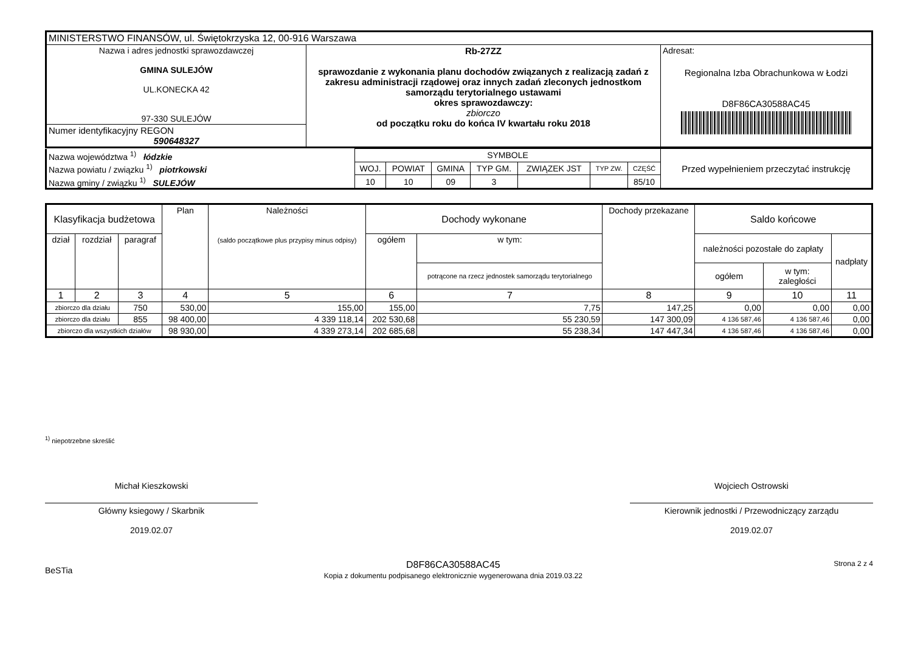| MINISTERSTWO FINANSÓW, ul. Świętokrzyska 12, 00-916 Warszawa | | |
| Nazwa i adres jednostki sprawozdawczej GMINA SULEJÓW UL.KONECKA 42 97-330 SULEJÓW | Rb-27ZZ sprawozdanie z wykonania planu dochodów związanych z realizacją zadań z zakresu administracji rządowej oraz innych zadań zleconych jednostkom samorządu terytorialnego ustawami okres sprawozdawczy: zbiorczo od początku roku do końca IV kwartału roku 2018 | Adresat: Regionalna Izba Obrachunkowa w Łodzi D8F86CA30588AC45 |
| Numer identyfikacyjny REGON 590648327 | | |
| Nazwa województwa <sup>1)</sup> łódzkie | SYMBOLE | | | | | | | Przed wypełnieniem przeczytać instrukcję |
| Nazwa powiatu / związku <sup>1)</sup> piotrkowski | WOJ. | POWIAT | GMINA | TYP GM. | ZWIĄZEK JST | TYP ZW. | CZĘŚĆ | |
| Nazwa gminy / związku <sup>1)</sup> SULEJÓW | 10 | 10 | 09 | 3 | | | 85/10 | |
| Klasyfikacja budżetowa | | | Plan | Należności (saldo początkowe plus przypisy minus odpisy) | Dochody wykonane | | Dochody przekazane | Saldo końcowe | | |
| --- | --- | --- | --- | --- | --- | --- | --- | --- | --- | --- |
| dział | rozdział | paragraf | | | ogółem | w tym: | | należności pozostałe do zapłaty | | nadpłaty |
| | | | | | | potrącone na rzecz jednostek samorządu terytorialnego | | ogółem | w tym: zaległości | |
| 1 | 2 | 3 | 4 | 5 | 6 | 7 | 8 | 9 | 10 | 11 |
| zbiorczo dla działu | | 750 | 530,00 | 155,00 | 155,00 | 7,75 | 147,25 | 0,00 | 0,00 | 0,00 |
| zbiorczo dla działu | | 855 | 98 400,00 | 4 339 118,14 | 202 530,68 | 55 230,59 | 147 300,09 | 4 136 587,46 | 4 136 587,46 | 0,00 |
| zbiorczo dla wszystkich działów | | | 98 930,00 | 4 339 273,14 | 202 685,68 | 55 238,34 | 147 447,34 | 4 136 587,46 | 4 136 587,46 | 0,00 |
<sup>1)</sup> niepotrzebne skreślić
Michał Kieszkowski
Główny ksiegowy / Skarbnik
2019.02.07
Wojciech Ostrowski
Kierownik jednostki / Przewodniczący zarządu
2019.02.07
BeSTia
D8F86CA30588AC45
Kopia z dokumentu podpisanego elektronicznie wygenerowana dnia 2019.03.22
Strona 2 z 4